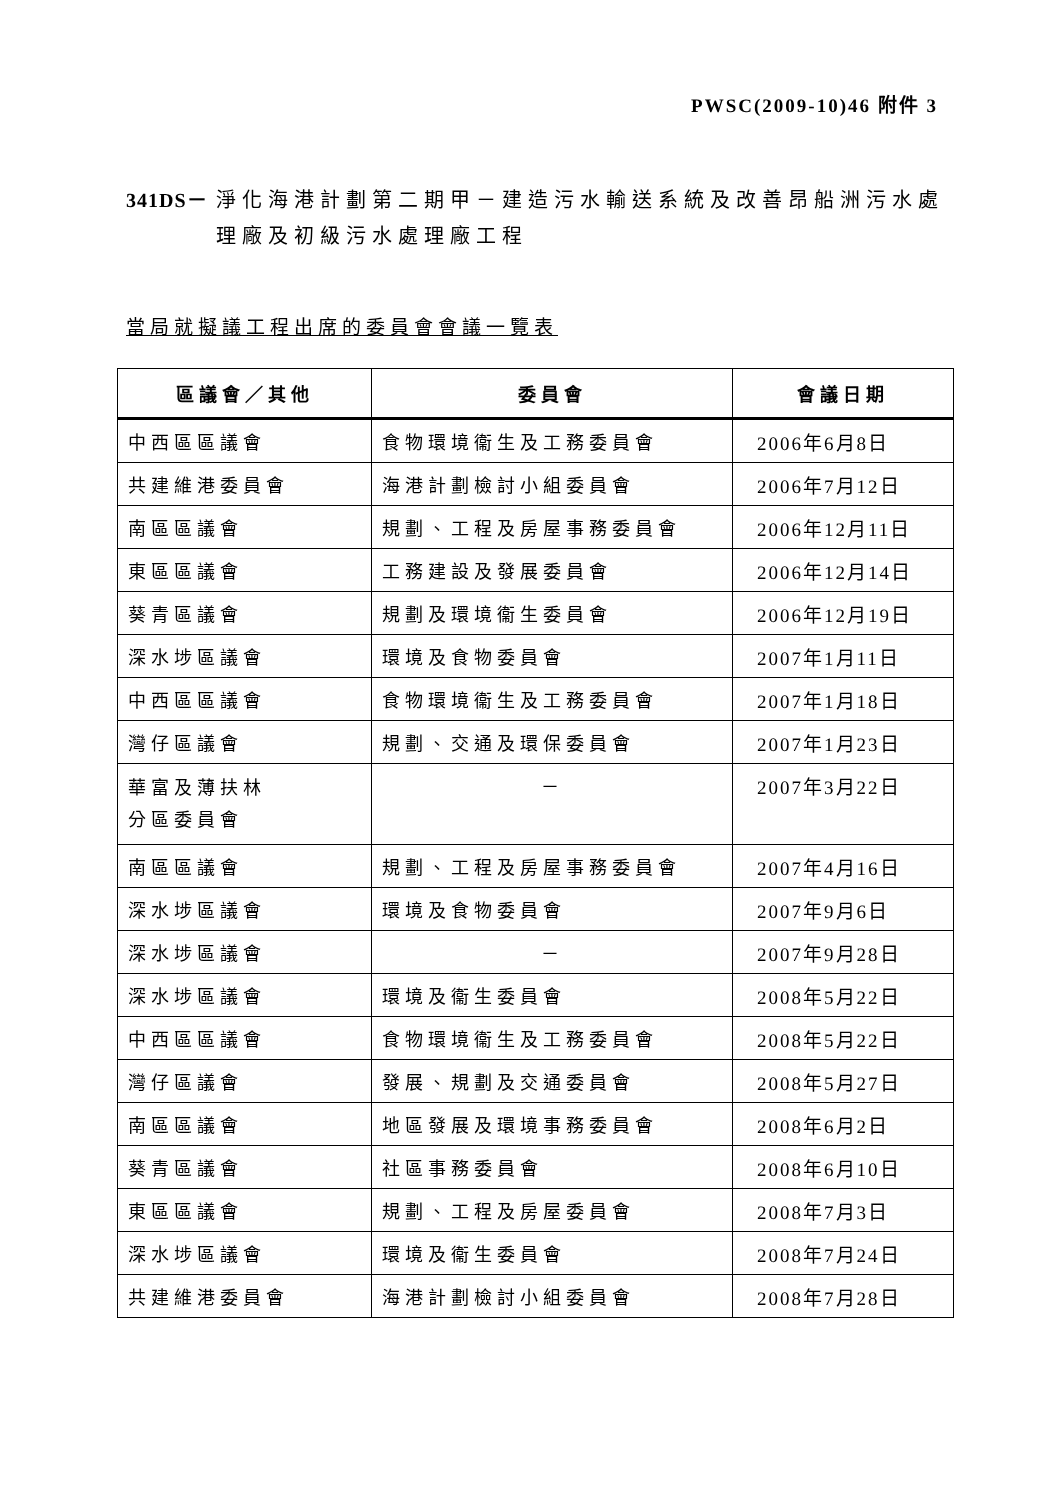PWSC(2009-10)46 附件 3
341DS－ 淨化海港計劃第二期甲－建造污水輸送系統及改善昂船洲污水處理廠及初級污水處理廠工程
當局就擬議工程出席的委員會會議一覽表
| 區議會／其他 | 委員會 | 會議日期 |
| --- | --- | --- |
| 中西區區議會 | 食物環境衞生及工務委員會 | 2006年6月8日 |
| 共建維港委員會 | 海港計劃檢討小組委員會 | 2006年7月12日 |
| 南區區議會 | 規劃、工程及房屋事務委員會 | 2006年12月11日 |
| 東區區議會 | 工務建設及發展委員會 | 2006年12月14日 |
| 葵青區議會 | 規劃及環境衞生委員會 | 2006年12月19日 |
| 深水埗區議會 | 環境及食物委員會 | 2007年1月11日 |
| 中西區區議會 | 食物環境衞生及工務委員會 | 2007年1月18日 |
| 灣仔區議會 | 規劃、交通及環保委員會 | 2007年1月23日 |
| 華富及薄扶林 分區委員會 | － | 2007年3月22日 |
| 南區區議會 | 規劃、工程及房屋事務委員會 | 2007年4月16日 |
| 深水埗區議會 | 環境及食物委員會 | 2007年9月6日 |
| 深水埗區議會 | － | 2007年9月28日 |
| 深水埗區議會 | 環境及衞生委員會 | 2008年5月22日 |
| 中西區區議會 | 食物環境衞生及工務委員會 | 2008年5月22日 |
| 灣仔區議會 | 發展、規劃及交通委員會 | 2008年5月27日 |
| 南區區議會 | 地區發展及環境事務委員會 | 2008年6月2日 |
| 葵青區議會 | 社區事務委員會 | 2008年6月10日 |
| 東區區議會 | 規劃、工程及房屋委員會 | 2008年7月3日 |
| 深水埗區議會 | 環境及衞生委員會 | 2008年7月24日 |
| 共建維港委員會 | 海港計劃檢討小組委員會 | 2008年7月28日 |